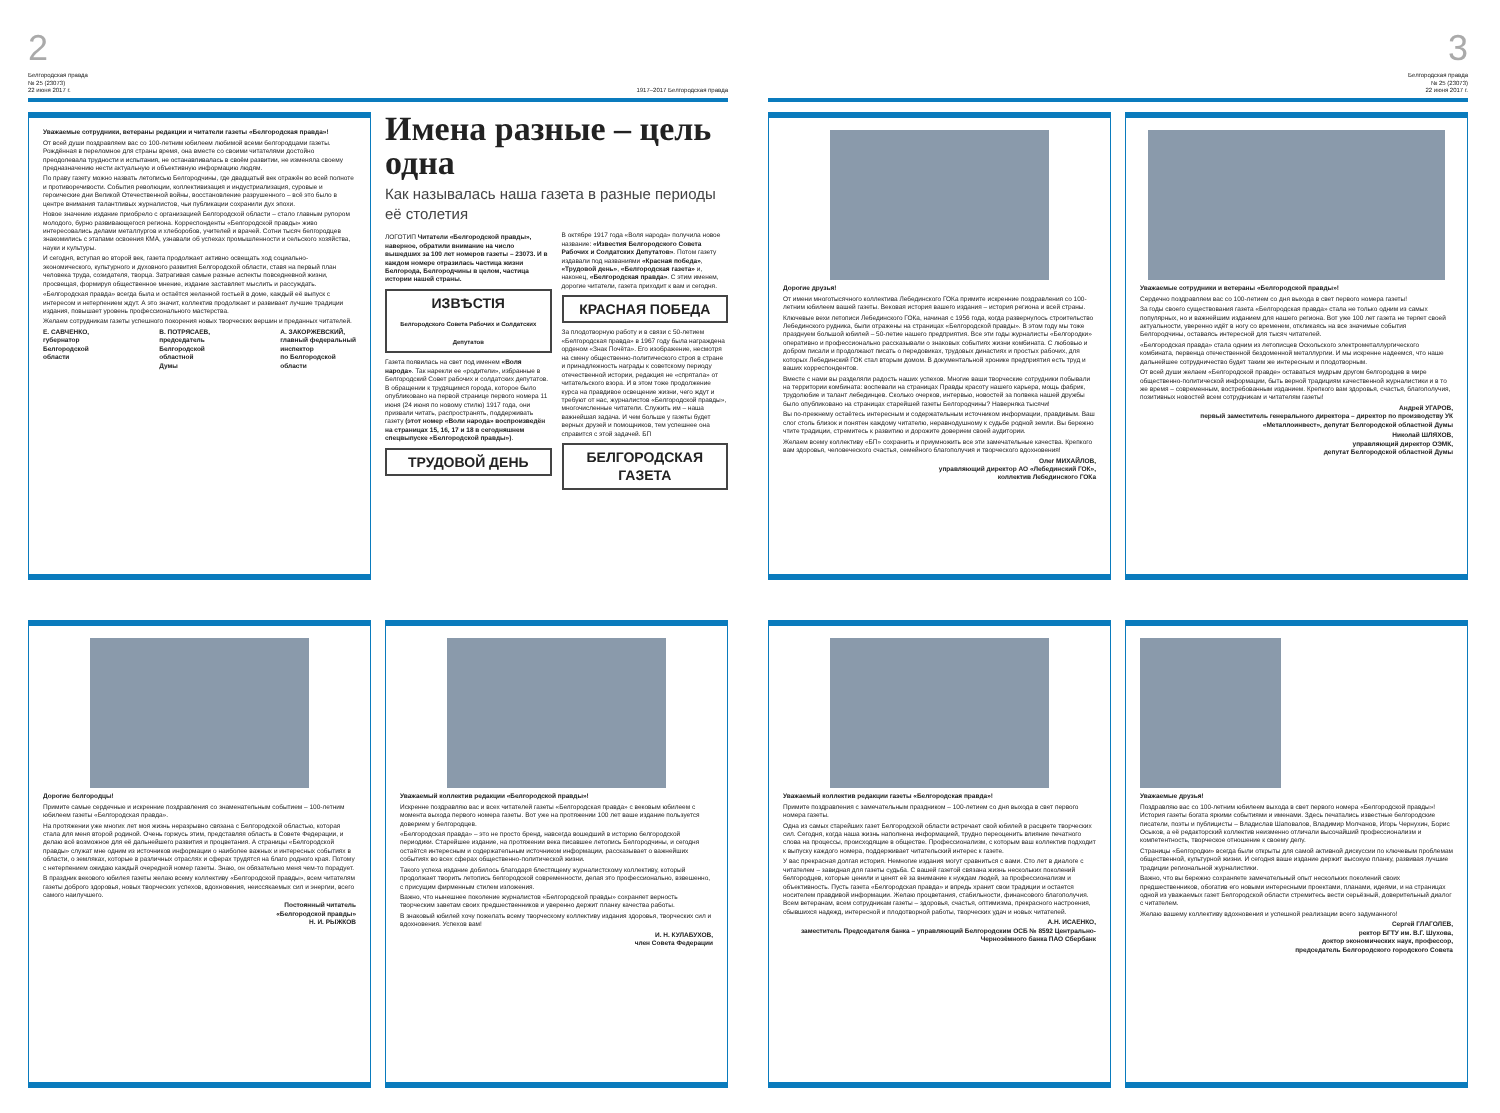2
Белгородская правда
№ 25 (23073)
22 июня 2017 г.
1917–2017 Белгородская правда
Уважаемые сотрудники, ветераны редакции и читатели газеты «Белгородская правда»!
От всей души поздравляем вас со 100-летним юбилеем любимой всеми белгородцами газеты. Рождённая в переломное для страны время, она вместе со своими читателями достойно преодолевала трудности и испытания, не останавливалась в своём развитии, не изменяла своему предназначению нести актуальную и объективную информацию людям.
По праву газету можно назвать летописью Белгородчины, где двадцатый век отражён во всей полноте и противоречивости. События революции, коллективизация и индустриализация, суровые и героические дни Великой Отечественной войны, восстановление разрушенного – всё это было в центре внимания талантливых журналистов, чьи публикации сохранили дух эпохи.
Новое значение издание приобрело с организацией Белгородской области – стало главным рупором молодого, бурно развивающегося региона. Корреспонденты «Белгородской правды» живо интересовались делами металлургов и хлеборобов, учителей и врачей. Сотни тысяч белгородцев знакомились с этапами освоения КМА, узнавали об успехах промышленности и сельского хозяйства, науки и культуры.
И сегодня, вступая во второй век, газета продолжает активно освещать ход социально-экономического, культурного и духовного развития Белгородской области, ставя на первый план человека труда, созидателя, творца. Затрагивая самые разные аспекты повседневной жизни, просвещая, формируя общественное мнение, издание заставляет мыслить и рассуждать.
«Белгородская правда» всегда была и остаётся желанной гостьей в доме, каждый её выпуск с интересом и нетерпением ждут. А это значит, коллектив продолжает и развивает лучшие традиции издания, повышает уровень профессионального мастерства.
Желаем сотрудникам газеты успешного покорения новых творческих вершин и преданных читателей.
Е. САВЧЕНКО,
губернатор
Белгородской
области
В. ПОТРЯСАЕВ,
председатель
Белгородской
областной
Думы
А. ЗАКОРЖЕВСКИЙ,
главный федеральный
инспектор
по Белгородской
области
Имена разные – цель одна
Как называлась наша газета в разные периоды её столетия
ЛОГОТИП Читатели «Белгородской правды», наверное, обратили внимание на число вышедших за 100 лет номеров газеты – 23073. И в каждом номере отразилась частица жизни Белгорода, Белгородчины в целом, частица истории нашей страны.
ИЗВѢСТІЯ
Белгородского Совета Рабочих и Солдатских Депутатов
Газета появилась на свет под именем «Воля народа». Так нарекли ее «родители», избранные в Белгородский Совет рабочих и солдатских депутатов. В обращении к трудящимся города, которое было опубликовано на первой странице первого номера 11 июня (24 июня по новому стилю) 1917 года, они призвали читать, распространять, поддерживать газету (этот номер «Воли народа» воспроизведён на страницах 15, 16, 17 и 18 в сегодняшнем спецвыпуске «Белгородской правды»).
ТРУДОВОЙ ДЕНЬ
В октябре 1917 года «Воля народа» получила новое название: «Известия Белгородского Совета Рабочих и Солдатских Депутатов». Потом газету издавали под названиями «Красная победа», «Трудовой день», «Белгородская газета» и, наконец, «Белгородская правда». С этим именем, дорогие читатели, газета приходит к вам и сегодня.
КРАСНАЯ ПОБЕДА
За плодотворную работу и в связи с 50-летием «Белгородская правда» в 1967 году была награждена орденом «Знак Почёта». Его изображение, несмотря на смену общественно-политического строя в стране и принадлежность награды к советскому периоду отечественной истории, редакция не «спрятала» от читательского взора. И в этом тоже продолжение курса на правдивое освещение жизни, чего ждут и требуют от нас, журналистов «Белгородской правды», многочисленные читатели. Служить им – наша важнейшая задача. И чем больше у газеты будет верных друзей и помощников, тем успешнее она справится с этой задачей. БП
БЕЛГОРОДСКАЯ ГАЗЕТА
Дорогие белгородцы!
Примите самые сердечные и искренние поздравления со знаменательным событием – 100-летним юбилеем газеты «Белгородская правда».
На протяжении уже многих лет моя жизнь неразрывно связана с Белгородской областью, которая стала для меня второй родиной. Очень горжусь этим, представляя область в Совете Федерации, и делаю всё возможное для её дальнейшего развития и процветания. А страницы «Белгородской правды» служат мне одним из источников информации о наиболее важных и интересных событиях в области, о земляках, которые в различных отраслях и сферах трудятся на благо родного края. Потому с нетерпением ожидаю каждый очередной номер газеты. Знаю, он обязательно меня чем-то порадует.
В праздник векового юбилея газеты желаю всему коллективу «Белгородской правды», всем читателям газеты доброго здоровья, новых творческих успехов, вдохновения, неиссякаемых сил и энергии, всего самого наилучшего.
Постоянный читатель
«Белгородской правды»
Н. И. РЫЖКОВ
Уважаемый коллектив редакции «Белгородской правды»!
Искренне поздравляю вас и всех читателей газеты «Белгородская правда» с вековым юбилеем с момента выхода первого номера газеты. Вот уже на протяжении 100 лет ваше издание пользуется доверием у белгородцев.
«Белгородская правда» – это не просто бренд, навсегда вошедший в историю белгородской периодики. Старейшее издание, на протяжении века писавшее летопись Белгородчины, и сегодня остаётся интересным и содержательным источником информации, рассказывает о важнейших событиях во всех сферах общественно-политической жизни.
Такого успеха издание добилось благодаря блестящему журналистскому коллективу, который продолжает творить летопись белгородской современности, делая это профессионально, взвешенно, с присущим фирменным стилем изложения.
Важно, что нынешнее поколение журналистов «Белгородской правды» сохраняет верность творческим заветам своих предшественников и уверенно держит планку качества работы.
В знаковый юбилей хочу пожелать всему творческому коллективу издания здоровья, творческих сил и вдохновения. Успехов вам!
И. Н. КУЛАБУХОВ,
член Совета Федерации
3
Белгородская правда
№ 25 (23073)
22 июня 2017 г.
Дорогие друзья!
От имени многотысячного коллектива Лебединского ГОКа примите искренние поздравления со 100-летним юбилеем вашей газеты. Вековая история вашего издания – история региона и всей страны.
Ключевые вехи летописи Лебединского ГОКа, начиная с 1956 года, когда развернулось строительство Лебединского рудника, были отражены на страницах «Белгородской правды». В этом году мы тоже празднуем большой юбилей – 50-летие нашего предприятия. Все эти годы журналисты «Белгородки» оперативно и профессионально рассказывали о знаковых событиях жизни комбината. С любовью и добром писали и продолжают писать о передовиках, трудовых династиях и простых рабочих, для которых Лебединский ГОК стал вторым домом. В документальной хронике предприятия есть труд и ваших корреспондентов.
Вместе с нами вы разделяли радость наших успехов. Многие ваши творческие сотрудники побывали на территории комбината: воспевали на страницах Правды красоту нашего карьера, мощь фабрик, трудолюбие и талант лебединцев. Сколько очерков, интервью, новостей за полвека нашей дружбы было опубликовано на страницах старейшей газеты Белгородчины? Наверняка тысячи!
Вы по-прежнему остаётесь интересным и содержательным источником информации, правдивым. Ваш слог столь близок и понятен каждому читателю, неравнодушному к судьбе родной земли. Вы бережно чтите традиции, стремитесь к развитию и дорожите доверием своей аудитории.
Желаем всему коллективу «БП» сохранить и приумножить все эти замечательные качества. Крепкого вам здоровья, человеческого счастья, семейного благополучия и творческого вдохновения!
Олег МИХАЙЛОВ,
управляющий директор АО «Лебединский ГОК»,
коллектив Лебединского ГОКа
Уважаемые сотрудники и ветераны «Белгородской правды»!
Сердечно поздравляем вас со 100-летием со дня выхода в свет первого номера газеты!
За годы своего существования газета «Белгородская правда» стала не только одним из самых популярных, но и важнейшим изданием для нашего региона. Вот уже 100 лет газета не теряет своей актуальности, уверенно идёт в ногу со временем, откликаясь на все значимые события Белгородчины, оставаясь интересной для тысяч читателей.
«Белгородская правда» стала одним из летописцев Оскольского электрометаллургического комбината, первенца отечественной бездоменной металлургии. И мы искренне надеемся, что наше дальнейшее сотрудничество будет таким же интересным и плодотворным.
От всей души желаем «Белгородской правде» оставаться мудрым другом белгородцев в мире общественно-политической информации, быть верной традициям качественной журналистики и в то же время – современным, востребованным изданием. Крепкого вам здоровья, счастья, благополучия, позитивных новостей всем сотрудникам и читателям газеты!
Андрей УГАРОВ,
первый заместитель генерального директора – директор по производству УК «Металлоинвест», депутат Белгородской областной Думы
Николай ШЛЯХОВ,
управляющий директор ОЭМК,
депутат Белгородской областной Думы
Уважаемый коллектив редакции газеты «Белгородская правда»!
Примите поздравления с замечательным праздником – 100-летием со дня выхода в свет первого номера газеты.
Одна из самых старейших газет Белгородской области встречает свой юбилей в расцвете творческих сил. Сегодня, когда наша жизнь наполнена информацией, трудно переоценить влияние печатного слова на процессы, происходящие в обществе. Профессионализм, с которым ваш коллектив подходит к выпуску каждого номера, поддерживает читательский интерес к газете.
У вас прекрасная долгая история. Немногие издания могут сравниться с вами. Сто лет в диалоге с читателем – завидная для газеты судьба. С вашей газетой связана жизнь нескольких поколений белгородцев, которые ценили и ценят её за внимание к нуждам людей, за профессионализм и объективность. Пусть газета «Белгородская правда» и впредь хранит свои традиции и остается носителем правдивой информации. Желаю процветания, стабильности, финансового благополучия. Всем ветеранам, всем сотрудникам газеты – здоровья, счастья, оптимизма, прекрасного настроения, сбывшихся надежд, интересной и плодотворной работы, творческих удач и новых читателей.
А.Н. ИСАЕНКО,
заместитель Председателя банка – управляющий Белгородским ОСБ № 8592 Центрально-Чернозёмного банка ПАО Сбербанк
Уважаемые друзья!
Поздравляю вас со 100-летним юбилеем выхода в свет первого номера «Белгородской правды»! История газеты богата яркими событиями и именами. Здесь печатались известные белгородские писатели, поэты и публицисты – Владислав Шаповалов, Владимир Молчанов, Игорь Чернухин, Борис Осыков, а её редакторский коллектив неизменно отличали высочайший профессионализм и компетентность, творческое отношение к своему делу.
Страницы «Белгородки» всегда были открыты для самой активной дискуссии по ключевым проблемам общественной, культурной жизни. И сегодня ваше издание держит высокую планку, развивая лучшие традиции региональной журналистики.
Важно, что вы бережно сохраняете замечательный опыт нескольких поколений своих предшественников, обогатив его новыми интересными проектами, планами, идеями, и на страницах одной из уважаемых газет Белгородской области стремитесь вести серьёзный, доверительный диалог с читателем.
Желаю вашему коллективу вдохновения и успешной реализации всего задуманного!
Сергей ГЛАГОЛЕВ,
ректор БГТУ им. В.Г. Шухова,
доктор экономических наук, профессор,
председатель Белгородского городского Совета